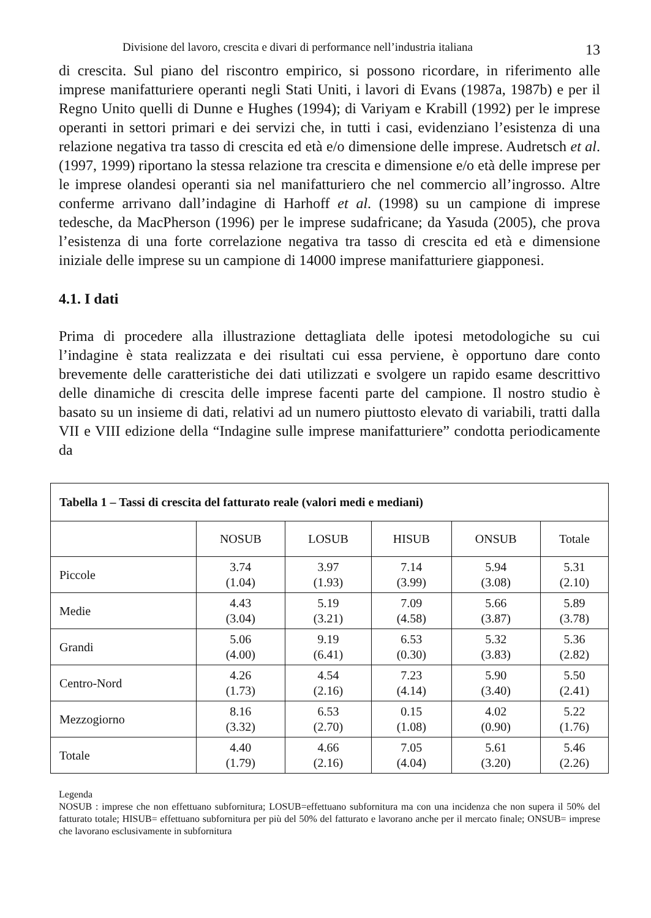Divisione del lavoro, crescita e divari di performance nell’industria italiana 13
di crescita. Sul piano del riscontro empirico, si possono ricordare, in riferimento alle imprese manifatturiere operanti negli Stati Uniti, i lavori di Evans (1987a, 1987b) e per il Regno Unito quelli di Dunne e Hughes (1994); di Variyam e Krabill (1992) per le imprese operanti in settori primari e dei servizi che, in tutti i casi, evidenziano l’esistenza di una relazione negativa tra tasso di crescita ed età e/o dimensione delle imprese. Audretsch et al. (1997, 1999) riportano la stessa relazione tra crescita e dimensione e/o età delle imprese per le imprese olandesi operanti sia nel manifatturiero che nel commercio all’ingrosso. Altre conferme arrivano dall’indagine di Harhoff et al. (1998) su un campione di imprese tedesche, da MacPherson (1996) per le imprese sudafricane; da Yasuda (2005), che prova l’esistenza di una forte correlazione negativa tra tasso di crescita ed età e dimensione iniziale delle imprese su un campione di 14000 imprese manifatturiere giapponesi.
4.1. I dati
Prima di procedere alla illustrazione dettagliata delle ipotesi metodologiche su cui l’indagine è stata realizzata e dei risultati cui essa perviene, è opportuno dare conto brevemente delle caratteristiche dei dati utilizzati e svolgere un rapido esame descrittivo delle dinamiche di crescita delle imprese facenti parte del campione. Il nostro studio è basato su un insieme di dati, relativi ad un numero piuttosto elevato di variabili, tratti dalla VII e VIII edizione della “Indagine sulle imprese manifatturiere” condotta periodicamente da
| Tabella 1 – Tassi di crescita del fatturato reale (valori medi e mediani) | | | | | |
| | NOSUB | LOSUB | HISUB | ONSUB | Totale |
| Piccole | 3.74 (1.04) | 3.97 (1.93) | 7.14 (3.99) | 5.94 (3.08) | 5.31 (2.10) |
| Medie | 4.43 (3.04) | 5.19 (3.21) | 7.09 (4.58) | 5.66 (3.87) | 5.89 (3.78) |
| Grandi | 5.06 (4.00) | 9.19 (6.41) | 6.53 (0.30) | 5.32 (3.83) | 5.36 (2.82) |
| Centro-Nord | 4.26 (1.73) | 4.54 (2.16) | 7.23 (4.14) | 5.90 (3.40) | 5.50 (2.41) |
| Mezzogiorno | 8.16 (3.32) | 6.53 (2.70) | 0.15 (1.08) | 4.02 (0.90) | 5.22 (1.76) |
| Totale | 4.40 (1.79) | 4.66 (2.16) | 7.05 (4.04) | 5.61 (3.20) | 5.46 (2.26) |
Legenda
NOSUB : imprese che non effettuano subfornitura; LOSUB=effettuano subfornitura ma con una incidenza che non supera il 50% del fatturato totale; HISUB= effettuano subfornitura per più del 50% del fatturato e lavorano anche per il mercato finale; ONSUB= imprese che lavorano esclusivamente in subfornitura